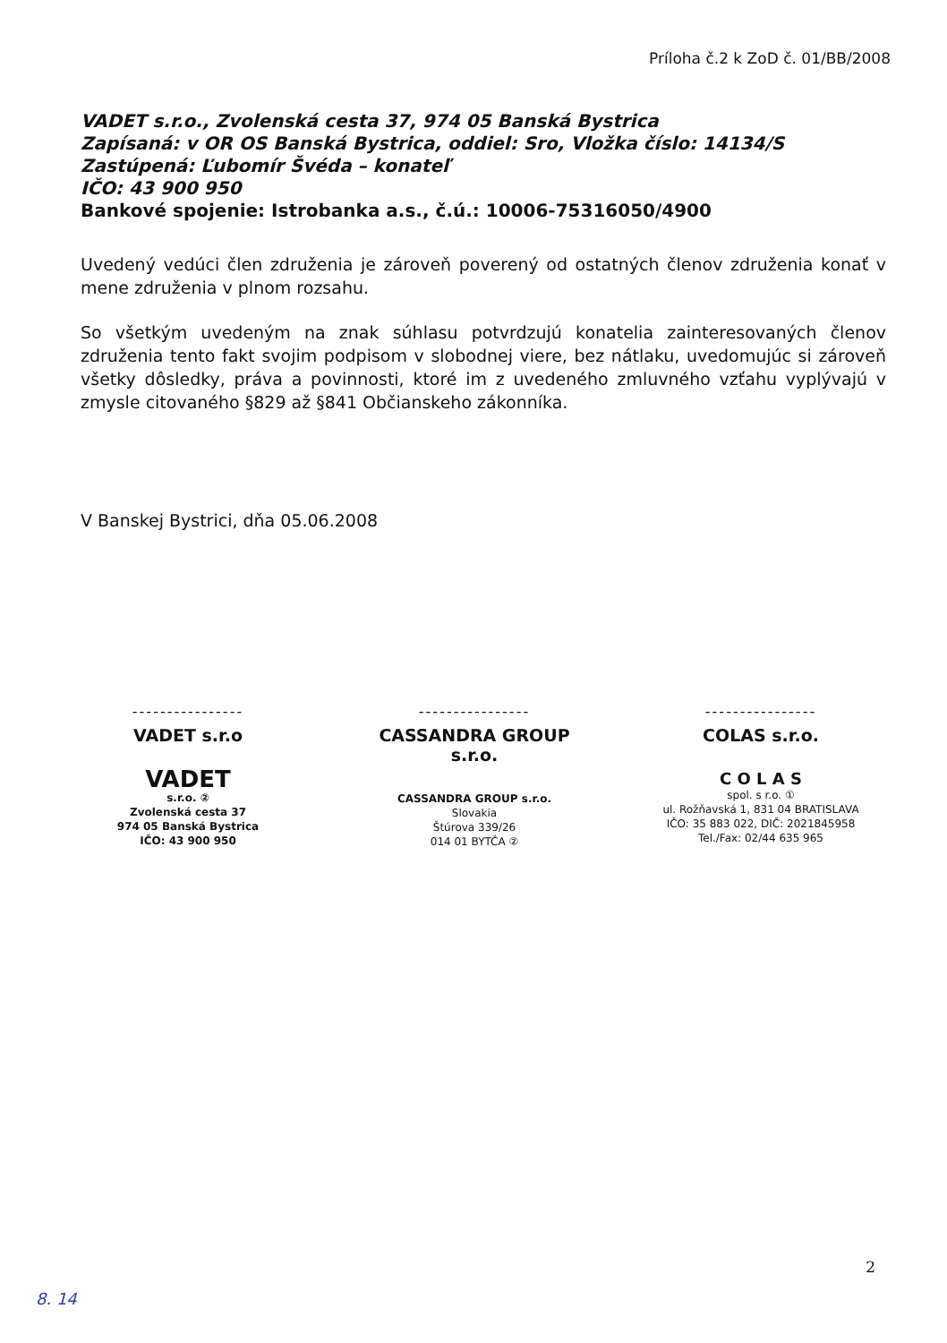Príloha č.2 k ZoD č. 01/BB/2008
VADET s.r.o., Zvolenská cesta 37, 974 05 Banská Bystrica
Zapísaná: v OR OS Banská Bystrica, oddiel: Sro, Vložka číslo: 14134/S
Zastúpená: Ľubomír Švéda – konateľ
IČO: 43 900 950
Bankové spojenie: Istrobanka a.s., č.ú.: 10006-75316050/4900
Uvedený vedúci člen združenia je zároveň poverený od ostatných členov združenia konať v mene združenia v plnom rozsahu.
So všetkým uvedeným na znak súhlasu potvrdzujú konatelia zainteresovaných členov združenia tento fakt svojim podpisom v slobodnej viere, bez nátlaku, uvedomujúc si zároveň všetky dôsledky, práva a povinnosti, ktoré im z uvedeného zmluvného vzťahu vyplývajú v zmysle citovaného §829 až §841 Občianskeho zákonníka.
V Banskej Bystrici, dňa 05.06.2008
----------------
VADET s.r.o
VADET
s.r.o. ②
Zvolenská cesta 37
974 05 Banská Bystrica
IČO: 43 900 950
----------------
CASSANDRA GROUP s.r.o.
CASSANDRA GROUP s.r.o.
Slovakia
Štúrova 339/26
014 01 BYTČA ②
----------------
COLAS s.r.o.
C O L A S
spol. s r.o. ①
ul. Rožňavská 1, 831 04 BRATISLAVA
IČO: 35 883 022, DIČ: 2021845958
Tel./Fax: 02/44 635 965
2
8. 14